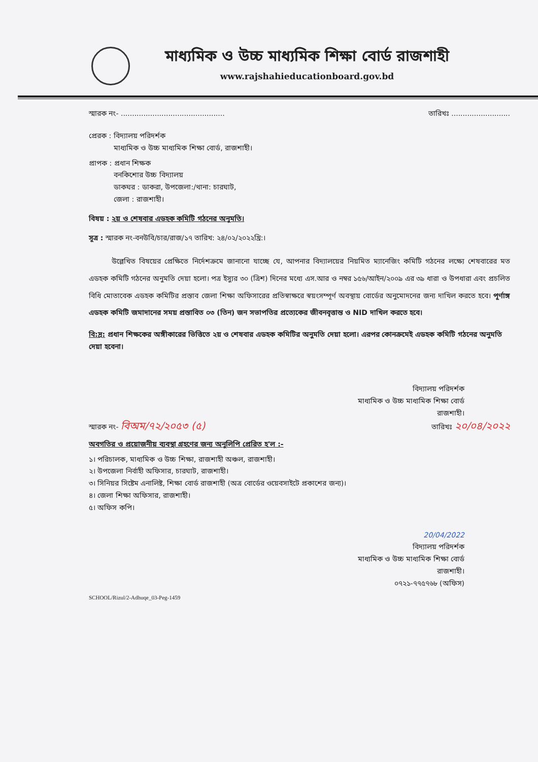মাধ্যমিক ও উচ্চ মাধ্যমিক শিক্ষা বোর্ড রাজশাহী
www.rajshahieducationboard.gov.bd
স্মারক নং- .............................................. তারিখঃ ..........................
প্রেরক : বিদ্যালয় পরিদর্শক
মাধ্যমিক ও উচ্চ মাধ্যমিক শিক্ষা বোর্ড, রাজশাহী।
প্রাপক : প্রধান শিক্ষক
বনকিশোর উচ্চ বিদ্যালয়
ডাকঘর : ডাকরা, উপজেলা:/থানা: চারঘাট,
জেলা : রাজশাহী।
বিষয় : ২য় ও শেষবার এডহক কমিটি গঠনের অনুমতি।
সূত্র : স্মারক নং-বনউবি/চার/রাজ/১৭ তারিখ: ২৪/০২/২০২২খ্রি:।
উল্লেখিত বিষয়ের প্রেক্ষিতে নির্দেশক্রমে জানানো যাচ্ছে যে, আপনার বিদ্যালয়ের নিয়মিত ম্যানেজিং কমিটি গঠনের লক্ষ্যে শেষবারের মত এডহক কমিটি গঠনের অনুমতি দেয়া হলো। পত্র ইস্যুর ৩০ (ত্রিশ) দিনের মধ্যে এস.আর ও নম্বর ১৫৬/আইন/২০০৯ এর ৩৯ ধারা ও উপধারা এবং প্রচলিত বিধি মোতাবেক এডহক কমিটির প্রস্তাব জেলা শিক্ষা অফিসারের প্রতিস্বাক্ষরে স্বয়ংসম্পূর্ণ অবস্থায় বোর্ডের অনুমোদনের জন্য দাখিল করতে হবে। পূর্ণাঙ্গ এডহক কমিটি জমাদানের সময় প্রস্তাবিত ০৩ (তিন) জন সভাপতির প্রত্যেকের জীবনবৃত্তান্ত ও NID দাখিল করতে হবে।
বি:দ্র: প্রধান শিক্ষকের অঙ্গীকারের ভিত্তিতে ২য় ও শেষবার এডহক কমিটির অনুমতি দেয়া হলো। এরপর কোনক্রমেই এডহক কমিটি গঠনের অনুমতি দেয়া হবেনা।
বিদ্যালয় পরিদর্শক
মাধ্যমিক ও উচ্চ মাধ্যমিক শিক্ষা বোর্ড
রাজশাহী।
স্মারক নং- বিঅম/৭২/২০৫৩ (৫) তারিখঃ ২০/০৪/২০২২
অবগতির ও প্রয়োজনীয় ব্যবস্থা গ্রহণের জন্য অনুলিপি প্রেরিত হ'ল :-
১। পরিচালক, মাধ্যমিক ও উচ্চ শিক্ষা, রাজশাহী অঞ্চল, রাজশাহী।
২। উপজেলা নির্বাহী অফিসার, চারঘাট, রাজশাহী।
৩। সিনিয়র সিষ্টেম এনালিষ্ট, শিক্ষা বোর্ড রাজশাহী (অত্র বোর্ডের ওয়েবসাইটে প্রকাশের জন্য)।
৪। জেলা শিক্ষা অফিসার, রাজশাহী।
৫। অফিস কপি।
20/04/2022
বিদ্যালয় পরিদর্শক
মাধ্যমিক ও উচ্চ মাধ্যমিক শিক্ষা বোর্ড
রাজশাহী।
০৭২১-৭৭৫৭৬৮ (অফিস)
SCHOOL/Rizul/2-Adhuqe_03-Peg-1459